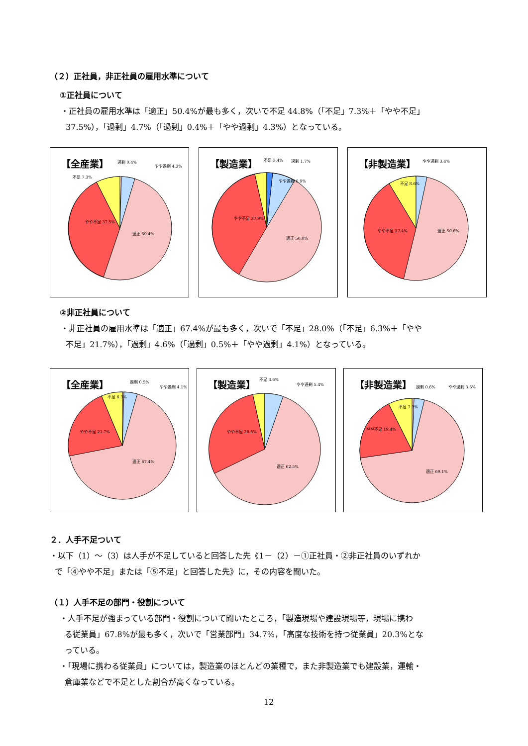（２）正社員，非正社員の雇用水準について
①正社員について
・正社員の雇用水準は「適正」50.4%が最も多く，次いで不足 44.8%（「不足」7.3%＋「やや不足」
37.5%），「過剰」4.7%（「過剰」0.4%＋「やや過剰」4.3%）となっている。
【全産業】
やや不足 37.5%
適正 50.4%
不足 7.3%
過剰 0.4%
やや過剰 4.3%
【製造業】
やや不足 37.9%
適正 50.0%
不足 3.4%
過剰 1.7%
やや過剰 6.9%
【非製造業】
やや不足 37.4%
適正 50.6%
不足 8.6%
やや過剰 3.4%
②非正社員について
・非正社員の雇用水準は「適正」67.4%が最も多く，次いで「不足」28.0%（「不足」6.3%＋「やや
不足」21.7%），「過剰」4.6%（「過剰」0.5%＋「やや過剰」4.1%）となっている。
【全産業】
やや不足 21.7%
適正 67.4%
不足 6.3%
過剰 0.5%
やや過剰 4.1%
【製造業】
やや不足 28.6%
適正 62.5%
不足 3.6%
やや過剰 5.4%
【非製造業】
やや不足 19.4%
適正 69.1%
不足 7.3%
過剰 0.6%
やや過剰 3.6%
２．人手不足ついて
・以下（1）～（3）は人手が不足していると回答した先《1－（2）－①正社員・②非正社員のいずれか
で「④やや不足」または「⑤不足」と回答した先》に，その内容を聞いた。
（１）人手不足の部門・役割について
・人手不足が強まっている部門・役割について聞いたところ，「製造現場や建設現場等，現場に携わ
る従業員」67.8%が最も多く，次いで「営業部門」34.7%，「高度な技術を持つ従業員」20.3%とな
っている。
・「現場に携わる従業員」については，製造業のほとんどの業種で，また非製造業でも建設業，運輸・
倉庫業などで不足とした割合が高くなっている。
12